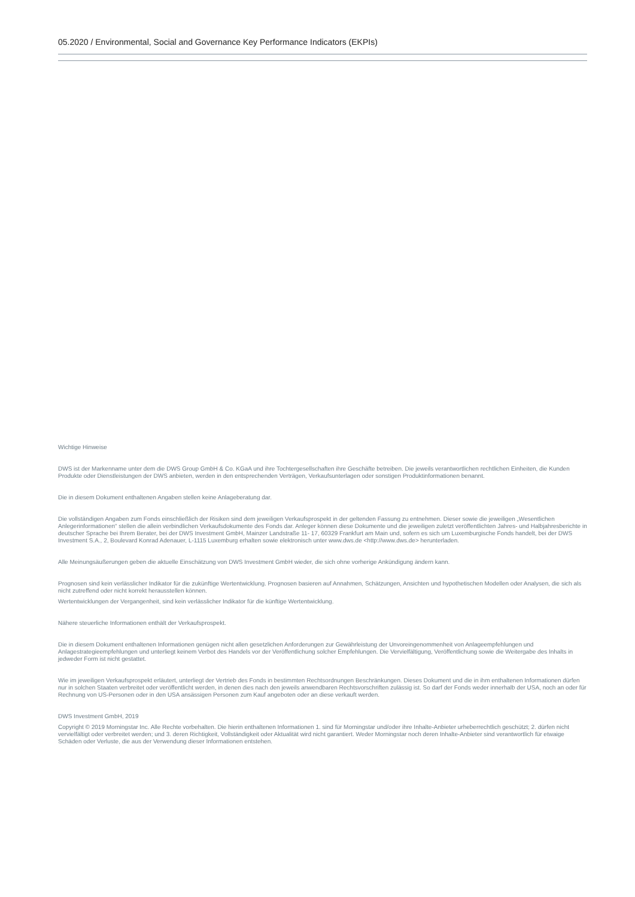05.2020 / Environmental, Social and Governance Key Performance Indicators (EKPIs)
Wichtige Hinweise
DWS ist der Markenname unter dem die DWS Group GmbH & Co. KGaA und ihre Tochtergesellschaften ihre Geschäfte betreiben. Die jeweils verantwortlichen rechtlichen Einheiten, die Kunden Produkte oder Dienstleistungen der DWS anbieten, werden in den entsprechenden Verträgen, Verkaufsunterlagen oder sonstigen Produktinformationen benannt.
Die in diesem Dokument enthaltenen Angaben stellen keine Anlageberatung dar.
Die vollständigen Angaben zum Fonds einschließlich der Risiken sind dem jeweiligen Verkaufsprospekt in der geltenden Fassung zu entnehmen. Dieser sowie die jeweiligen „Wesentlichen Anlegerinformationen“ stellen die allein verbindlichen Verkaufsdokumente des Fonds dar. Anleger können diese Dokumente und die jeweiligen zuletzt veröffentlichten Jahres- und Halbjahresberichte in deutscher Sprache bei Ihrem Berater, bei der DWS Investment GmbH, Mainzer Landstraße 11- 17, 60329 Frankfurt am Main und, sofern es sich um Luxemburgische Fonds handelt, bei der DWS Investment S.A., 2, Boulevard Konrad Adenauer, L-1115 Luxemburg erhalten sowie elektronisch unter www.dws.de <http://www.dws.de> herunterladen.
Alle Meinungsäußerungen geben die aktuelle Einschätzung von DWS Investment GmbH wieder, die sich ohne vorherige Ankündigung ändern kann.
Prognosen sind kein verlässlicher Indikator für die zukünftige Wertentwicklung. Prognosen basieren auf Annahmen, Schätzungen, Ansichten und hypothetischen Modellen oder Analysen, die sich als nicht zutreffend oder nicht korrekt herausstellen können.
Wertentwicklungen der Vergangenheit, sind kein verlässlicher Indikator für die künftige Wertentwicklung.
Nähere steuerliche Informationen enthält der Verkaufsprospekt.
Die in diesem Dokument enthaltenen Informationen genügen nicht allen gesetzlichen Anforderungen zur Gewährleistung der Unvoreingenommenheit von Anlageempfehlungen und Anlagestrategieempfehlungen und unterliegt keinem Verbot des Handels vor der Veröffentlichung solcher Empfehlungen. Die Vervielfältigung, Veröffentlichung sowie die Weitergabe des Inhalts in jedweder Form ist nicht gestattet.
Wie im jeweiligen Verkaufsprospekt erläutert, unterliegt der Vertrieb des Fonds in bestimmten Rechtsordnungen Beschränkungen. Dieses Dokument und die in ihm enthaltenen Informationen dürfen nur in solchen Staaten verbreitet oder veröffentlicht werden, in denen dies nach den jeweils anwendbaren Rechtsvorschriften zulässig ist. So darf der Fonds weder innerhalb der USA, noch an oder für Rechnung von US-Personen oder in den USA ansässigen Personen zum Kauf angeboten oder an diese verkauft werden.
DWS Investment GmbH, 2019
Copyright © 2019 Morningstar Inc. Alle Rechte vorbehalten. Die hierin enthaltenen Informationen 1. sind für Morningstar und/oder ihre Inhalte-Anbieter urheberrechtlich geschützt; 2. dürfen nicht vervielfältigt oder verbreitet werden; und 3. deren Richtigkeit, Vollständigkeit oder Aktualität wird nicht garantiert. Weder Morningstar noch deren Inhalte-Anbieter sind verantwortlich für etwaige Schäden oder Verluste, die aus der Verwendung dieser Informationen entstehen.